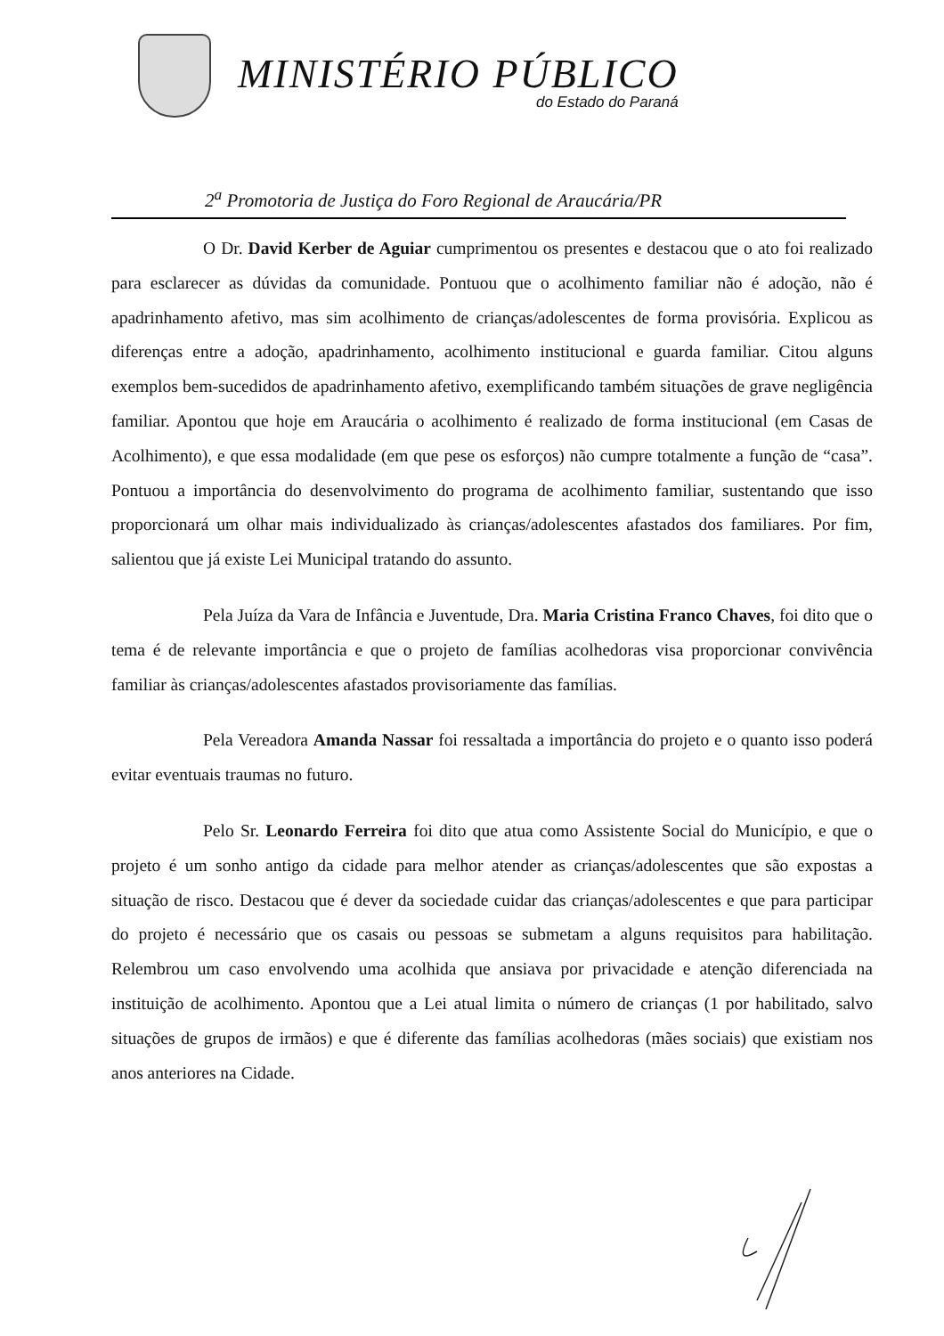MINISTÉRIO PÚBLICO
do Estado do Paraná
2<sup>a</sup> Promotoria de Justiça do Foro Regional de Araucária/PR
O Dr. David Kerber de Aguiar cumprimentou os presentes e destacou que o ato foi realizado para esclarecer as dúvidas da comunidade. Pontuou que o acolhimento familiar não é adoção, não é apadrinhamento afetivo, mas sim acolhimento de crianças/adolescentes de forma provisória. Explicou as diferenças entre a adoção, apadrinhamento, acolhimento institucional e guarda familiar. Citou alguns exemplos bem-sucedidos de apadrinhamento afetivo, exemplificando também situações de grave negligência familiar. Apontou que hoje em Araucária o acolhimento é realizado de forma institucional (em Casas de Acolhimento), e que essa modalidade (em que pese os esforços) não cumpre totalmente a função de “casa”. Pontuou a importância do desenvolvimento do programa de acolhimento familiar, sustentando que isso proporcionará um olhar mais individualizado às crianças/adolescentes afastados dos familiares. Por fim, salientou que já existe Lei Municipal tratando do assunto.
Pela Juíza da Vara de Infância e Juventude, Dra. Maria Cristina Franco Chaves, foi dito que o tema é de relevante importância e que o projeto de famílias acolhedoras visa proporcionar convivência familiar às crianças/adolescentes afastados provisoriamente das famílias.
Pela Vereadora Amanda Nassar foi ressaltada a importância do projeto e o quanto isso poderá evitar eventuais traumas no futuro.
Pelo Sr. Leonardo Ferreira foi dito que atua como Assistente Social do Município, e que o projeto é um sonho antigo da cidade para melhor atender as crianças/adolescentes que são expostas a situação de risco. Destacou que é dever da sociedade cuidar das crianças/adolescentes e que para participar do projeto é necessário que os casais ou pessoas se submetam a alguns requisitos para habilitação. Relembrou um caso envolvendo uma acolhida que ansiava por privacidade e atenção diferenciada na instituição de acolhimento. Apontou que a Lei atual limita o número de crianças (1 por habilitado, salvo situações de grupos de irmãos) e que é diferente das famílias acolhedoras (mães sociais) que existiam nos anos anteriores na Cidade.